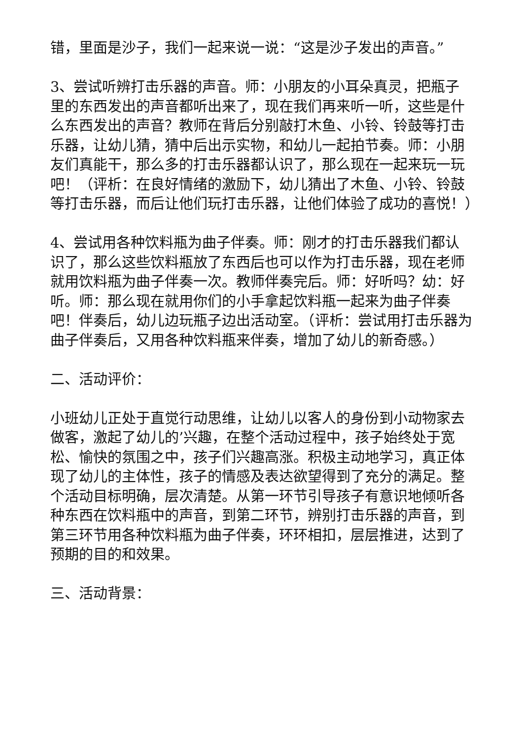错，里面是沙子，我们一起来说一说：“这是沙子发出的声音。”
3、尝试听辨打击乐器的声音。师：小朋友的小耳朵真灵，把瓶子里的东西发出的声音都听出来了，现在我们再来听一听，这些是什么东西发出的声音？教师在背后分别敲打木鱼、小铃、铃鼓等打击乐器，让幼儿猜，猜中后出示实物，和幼儿一起拍节奏。师：小朋友们真能干，那么多的打击乐器都认识了，那么现在一起来玩一玩吧！（评析：在良好情绪的激励下，幼儿猜出了木鱼、小铃、铃鼓等打击乐器，而后让他们玩打击乐器，让他们体验了成功的喜悦！）
4、尝试用各种饮料瓶为曲子伴奏。师：刚才的打击乐器我们都认识了，那么这些饮料瓶放了东西后也可以作为打击乐器，现在老师就用饮料瓶为曲子伴奏一次。教师伴奏完后。师：好听吗？幼：好听。师：那么现在就用你们的小手拿起饮料瓶一起来为曲子伴奏吧！伴奏后，幼儿边玩瓶子边出活动室。（评析：尝试用打击乐器为曲子伴奏后，又用各种饮料瓶来伴奏，增加了幼儿的新奇感。）
二、活动评价：
小班幼儿正处于直觉行动思维，让幼儿以客人的身份到小动物家去做客，激起了幼儿的’兴趣，在整个活动过程中，孩子始终处于宽松、愉快的氛围之中，孩子们兴趣高涨。积极主动地学习，真正体现了幼儿的主体性，孩子的情感及表达欲望得到了充分的满足。整个活动目标明确，层次清楚。从第一环节引导孩子有意识地倾听各种东西在饮料瓶中的声音，到第二环节，辨别打击乐器的声音，到第三环节用各种饮料瓶为曲子伴奏，环环相扣，层层推进，达到了预期的目的和效果。
三、活动背景：